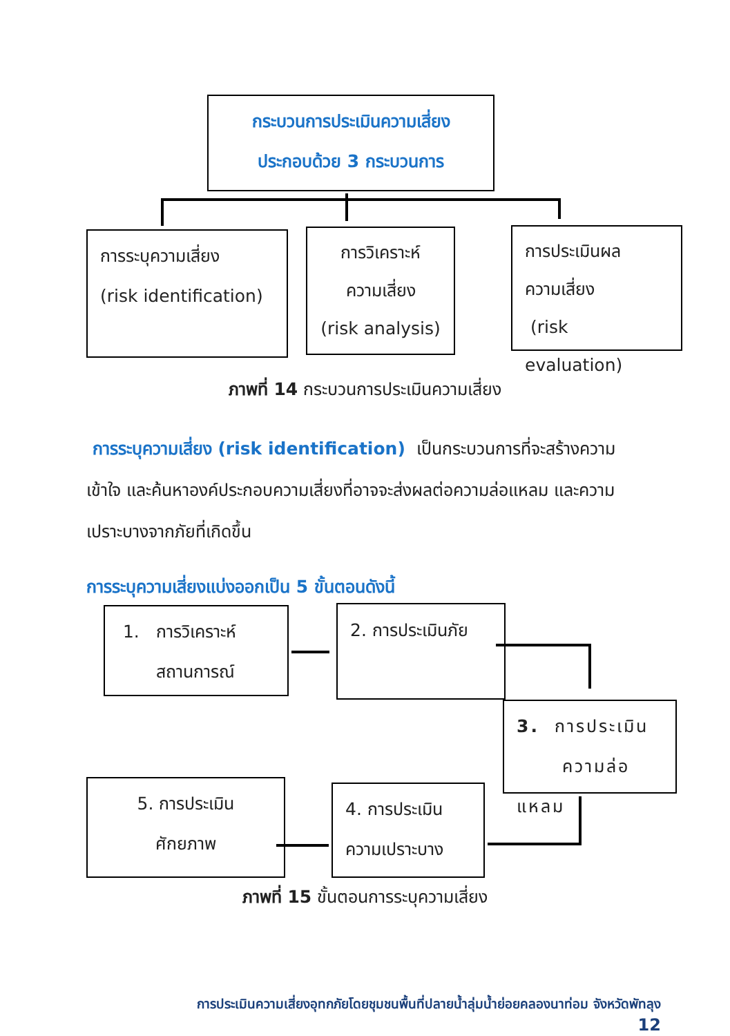กระบวนการประเมินความเสี่ยง
ประกอบด้วย 3 กระบวนการ
การระบุความเสี่ยง
(risk identification)
การวิเคราะห์
ความเสี่ยง
(risk analysis)
การประเมินผล
ความเสี่ยง
(risk evaluation)
ภาพที่ 14 กระบวนการประเมินความเสี่ยง
การระบุความเสี่ยง (risk identification) เป็นกระบวนการที่จะสร้างความเข้าใจ และค้นหาองค์ประกอบความเสี่ยงที่อาจจะส่งผลต่อความล่อแหลม และความเปราะบางจากภัยที่เกิดขึ้น
การระบุความเสี่ยงแบ่งออกเป็น 5 ขั้นตอนดังนี้
1. การวิเคราะห์
สถานการณ์
2. การประเมินภัย
3. การประเมิน
ความล่อแหลม
4. การประเมิน
ความเปราะบาง
5. การประเมิน
ศักยภาพ
ภาพที่ 15 ขั้นตอนการระบุความเสี่ยง
การประเมินความเสี่ยงอุทกภัยโดยชุมชนพื้นที่ปลายน้ำลุ่มน้ำย่อยคลองนาท่อม จังหวัดพัทลุง
12